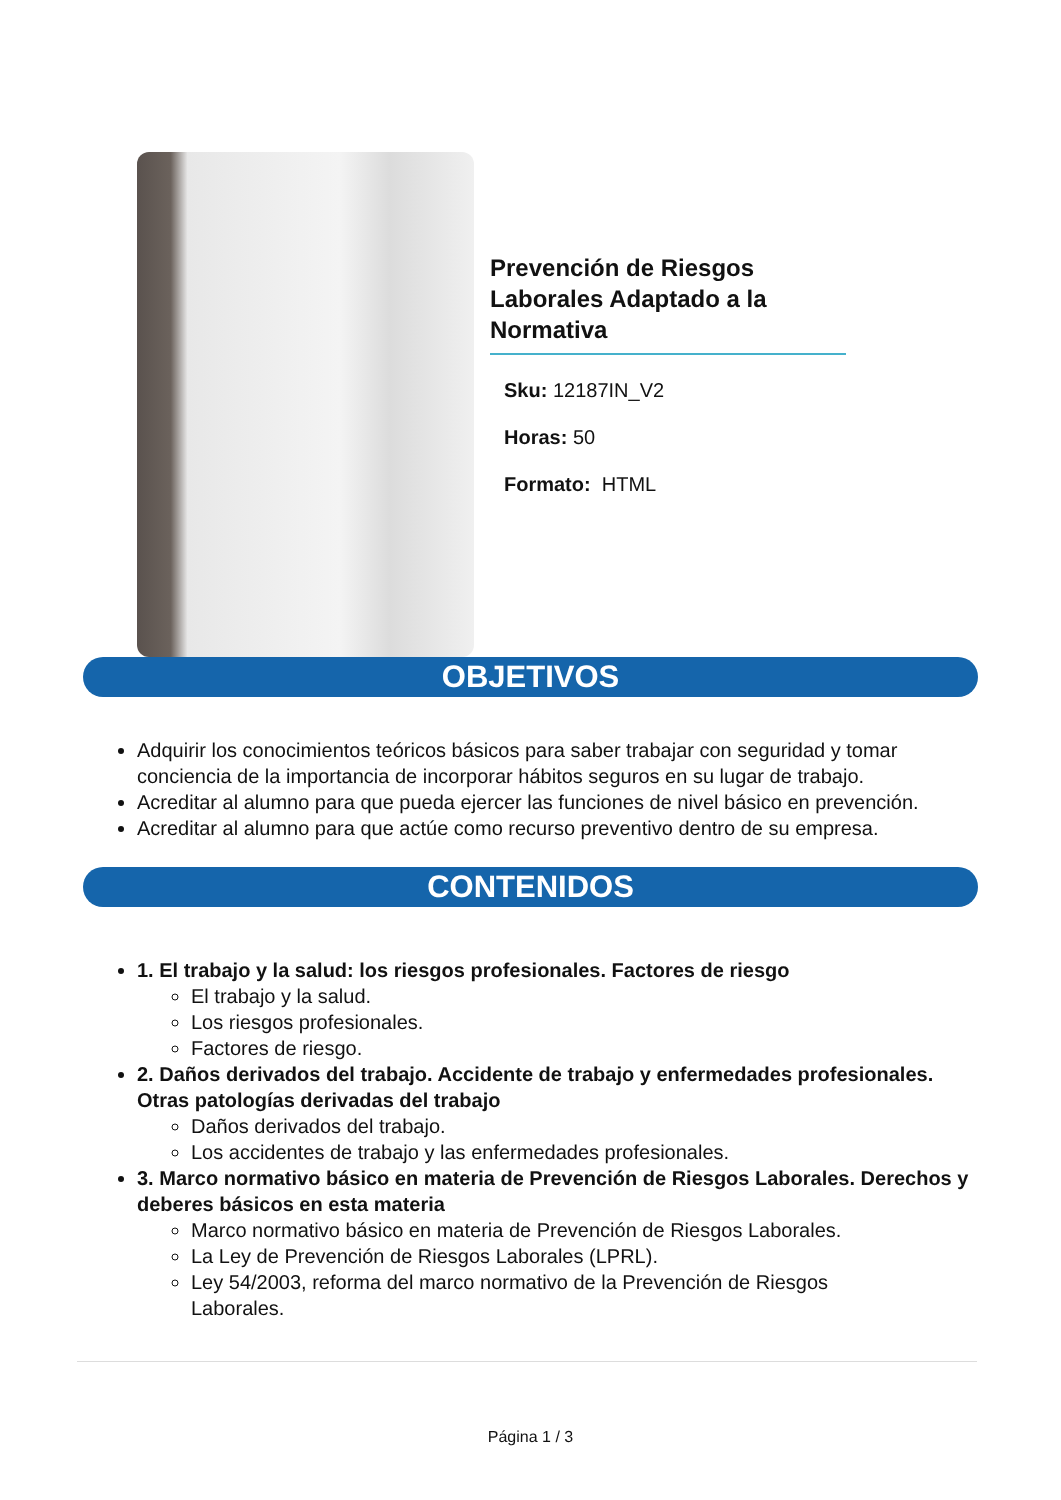Prevención de Riesgos Laborales Adaptado a la Normativa
Sku: 12187IN_V2
Horas: 50
Formato: HTML
OBJETIVOS
Adquirir los conocimientos teóricos básicos para saber trabajar con seguridad y tomar conciencia de la importancia de incorporar hábitos seguros en su lugar de trabajo.
Acreditar al alumno para que pueda ejercer las funciones de nivel básico en prevención.
Acreditar al alumno para que actúe como recurso preventivo dentro de su empresa.
CONTENIDOS
1. El trabajo y la salud: los riesgos profesionales. Factores de riesgo
El trabajo y la salud.
Los riesgos profesionales.
Factores de riesgo.
2. Daños derivados del trabajo. Accidente de trabajo y enfermedades profesionales. Otras patologías derivadas del trabajo
Daños derivados del trabajo.
Los accidentes de trabajo y las enfermedades profesionales.
3. Marco normativo básico en materia de Prevención de Riesgos Laborales. Derechos y deberes básicos en esta materia
Marco normativo básico en materia de Prevención de Riesgos Laborales.
La Ley de Prevención de Riesgos Laborales (LPRL).
Ley 54/2003, reforma del marco normativo de la Prevención de Riesgos Laborales.
Página 1 / 3